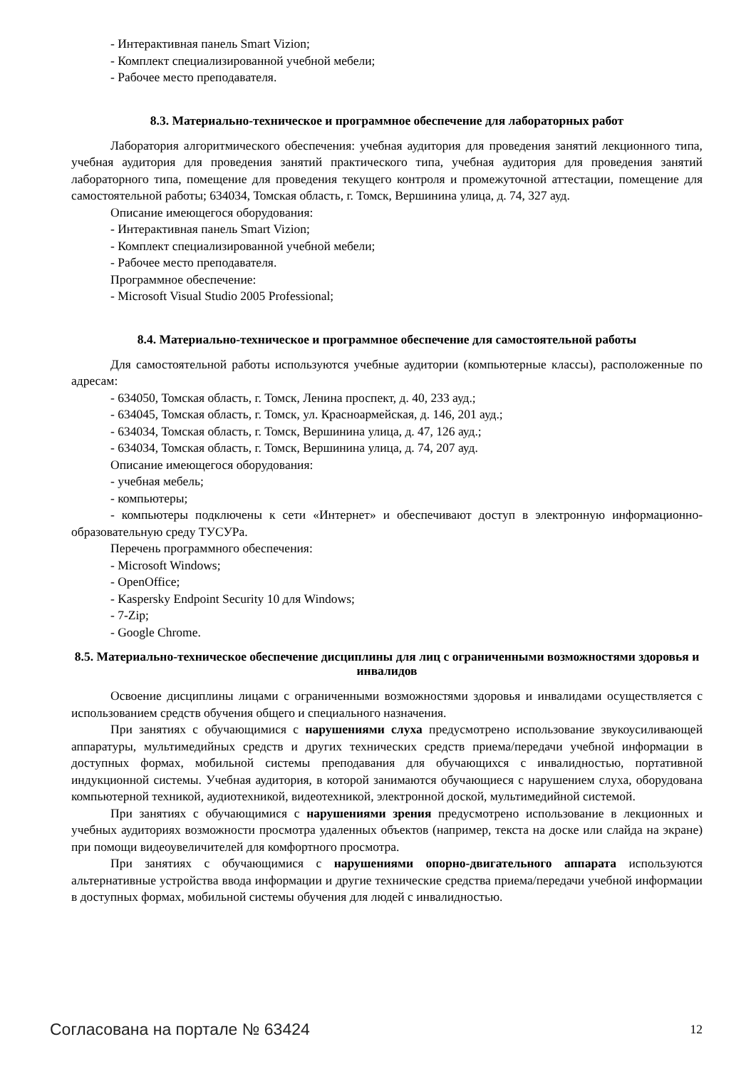- Интерактивная панель Smart Vizion;
- Комплект специализированной учебной мебели;
- Рабочее место преподавателя.
8.3. Материально-техническое и программное обеспечение для лабораторных работ
Лаборатория алгоритмического обеспечения: учебная аудитория для проведения занятий лекционного типа, учебная аудитория для проведения занятий практического типа, учебная аудитория для проведения занятий лабораторного типа, помещение для проведения текущего контроля и промежуточной аттестации, помещение для самостоятельной работы; 634034, Томская область, г. Томск, Вершинина улица, д. 74, 327 ауд.
Описание имеющегося оборудования:
- Интерактивная панель Smart Vizion;
- Комплект специализированной учебной мебели;
- Рабочее место преподавателя.
Программное обеспечение:
- Microsoft Visual Studio 2005 Professional;
8.4. Материально-техническое и программное обеспечение для самостоятельной работы
Для самостоятельной работы используются учебные аудитории (компьютерные классы), расположенные по адресам:
- 634050, Томская область, г. Томск, Ленина проспект, д. 40, 233 ауд.;
- 634045, Томская область, г. Томск, ул. Красноармейская, д. 146, 201 ауд.;
- 634034, Томская область, г. Томск, Вершинина улица, д. 47, 126 ауд.;
- 634034, Томская область, г. Томск, Вершинина улица, д. 74, 207 ауд.
Описание имеющегося оборудования:
- учебная мебель;
- компьютеры;
- компьютеры подключены к сети «Интернет» и обеспечивают доступ в электронную информационно-образовательную среду ТУСУРа.
Перечень программного обеспечения:
- Microsoft Windows;
- OpenOffice;
- Kaspersky Endpoint Security 10 для Windows;
- 7-Zip;
- Google Chrome.
8.5. Материально-техническое обеспечение дисциплины для лиц с ограниченными возможностями здоровья и инвалидов
Освоение дисциплины лицами с ограниченными возможностями здоровья и инвалидами осуществляется с использованием средств обучения общего и специального назначения.
При занятиях с обучающимися с нарушениями слуха предусмотрено использование звукоусиливающей аппаратуры, мультимедийных средств и других технических средств приема/передачи учебной информации в доступных формах, мобильной системы преподавания для обучающихся с инвалидностью, портативной индукционной системы. Учебная аудитория, в которой занимаются обучающиеся с нарушением слуха, оборудована компьютерной техникой, аудиотехникой, видеотехникой, электронной доской, мультимедийной системой.
При занятиях с обучающимися с нарушениями зрения предусмотрено использование в лекционных и учебных аудиториях возможности просмотра удаленных объектов (например, текста на доске или слайда на экране) при помощи видеоувеличителей для комфортного просмотра.
При занятиях с обучающимися с нарушениями опорно-двигательного аппарата используются альтернативные устройства ввода информации и другие технические средства приема/передачи учебной информации в доступных формах, мобильной системы обучения для людей с инвалидностью.
Согласована на портале № 63424 12